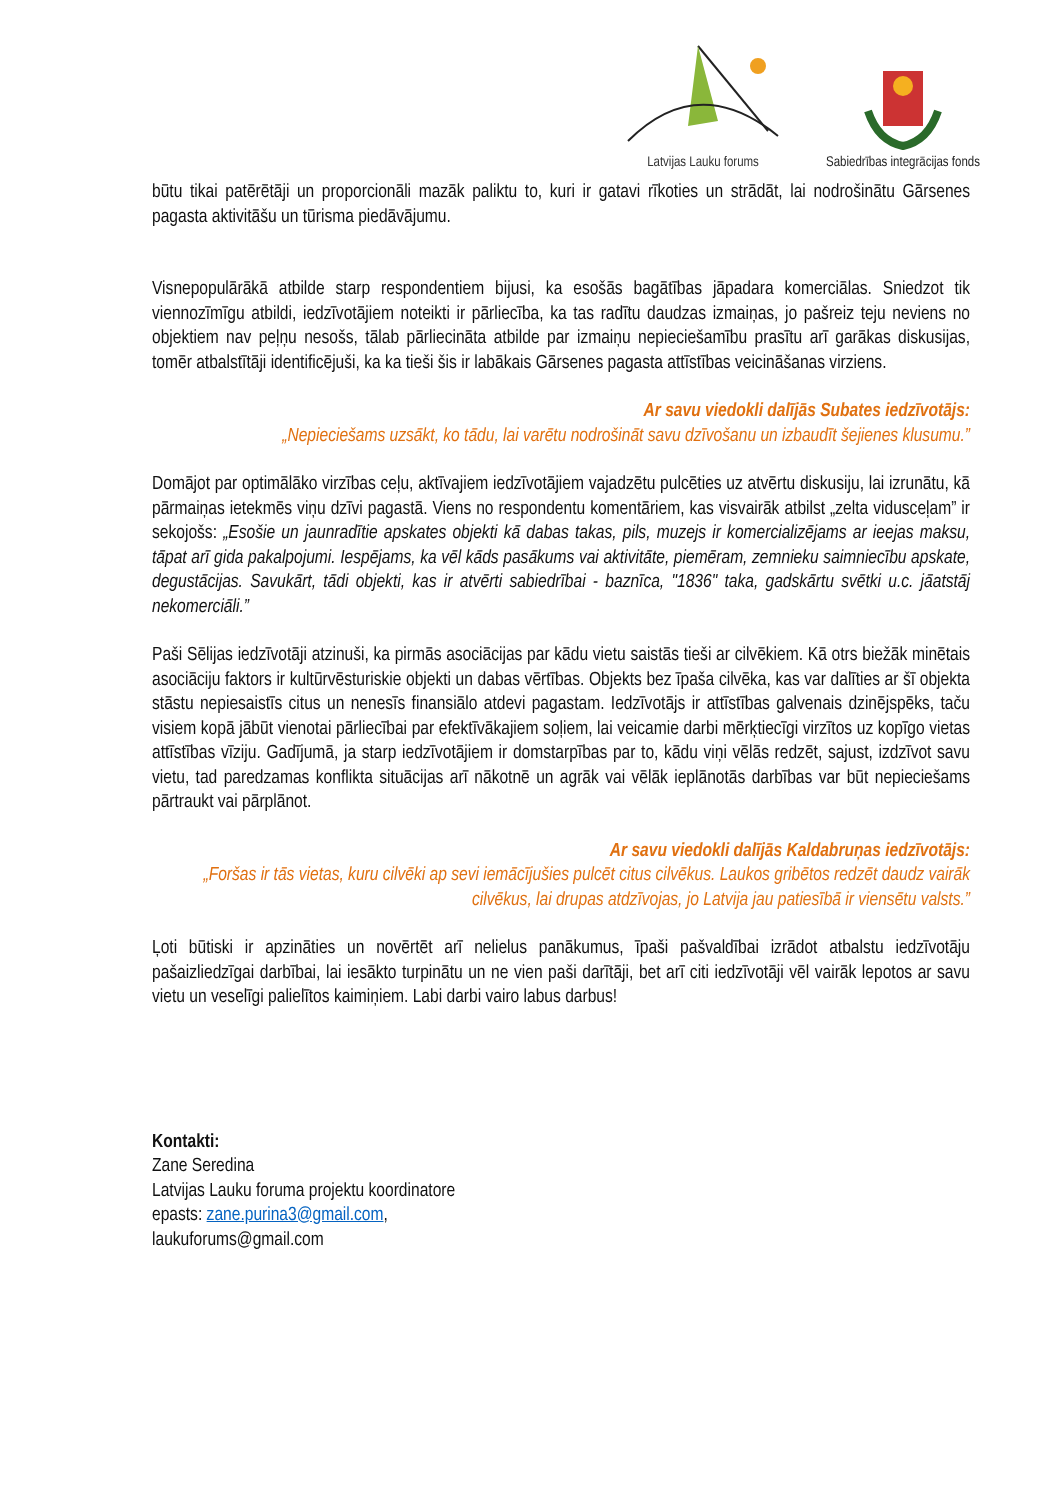Latvijas Lauku forums
Sabiedrības integrācijas fonds
būtu tikai patērētāji un proporcionāli mazāk paliktu to, kuri ir gatavi rīkoties un strādāt, lai nodrošinātu Gārsenes pagasta aktivitāšu un tūrisma piedāvājumu.
Visnepopulārākā atbilde starp respondentiem bijusi, ka esošās bagātības jāpadara komerciālas. Sniedzot tik viennozīmīgu atbildi, iedzīvotājiem noteikti ir pārliecība, ka tas radītu daudzas izmaiņas, jo pašreiz teju neviens no objektiem nav peļņu nesošs, tālab pārliecināta atbilde par izmaiņu nepieciešamību prasītu arī garākas diskusijas, tomēr atbalstītāji identificējuši, ka ka tieši šis ir labākais Gārsenes pagasta attīstības veicināšanas virziens.
Ar savu viedokli dalījās Subates iedzīvotājs:
„Nepieciešams uzsākt, ko tādu, lai varētu nodrošināt savu dzīvošanu un izbaudīt šejienes klusumu.”
Domājot par optimālāko virzības ceļu, aktīvajiem iedzīvotājiem vajadzētu pulcēties uz atvērtu diskusiju, lai izrunātu, kā pārmaiņas ietekmēs viņu dzīvi pagastā. Viens no respondentu komentāriem, kas visvairāk atbilst „zelta vidusceļam” ir sekojošs: „Esošie un jaunradītie apskates objekti kā dabas takas, pils, muzejs ir komercializējams ar ieejas maksu, tāpat arī gida pakalpojumi. Iespējams, ka vēl kāds pasākums vai aktivitāte, piemēram, zemnieku saimniecību apskate, degustācijas. Savukārt, tādi objekti, kas ir atvērti sabiedrībai - baznīca, "1836" taka, gadskārtu svētki u.c. jāatstāj nekomerciāli.”
Paši Sēlijas iedzīvotāji atzinuši, ka pirmās asociācijas par kādu vietu saistās tieši ar cilvēkiem. Kā otrs biežāk minētais asociāciju faktors ir kultūrvēsturiskie objekti un dabas vērtības. Objekts bez īpaša cilvēka, kas var dalīties ar šī objekta stāstu nepiesaistīs citus un nenesīs finansiālo atdevi pagastam. Iedzīvotājs ir attīstības galvenais dzinējspēks, taču visiem kopā jābūt vienotai pārliecībai par efektīvākajiem soļiem, lai veicamie darbi mērķtiecīgi virzītos uz kopīgo vietas attīstības vīziju. Gadījumā, ja starp iedzīvotājiem ir domstarpības par to, kādu viņi vēlās redzēt, sajust, izdzīvot savu vietu, tad paredzamas konflikta situācijas arī nākotnē un agrāk vai vēlāk ieplānotās darbības var būt nepieciešams pārtraukt vai pārplānot.
Ar savu viedokli dalījās Kaldabruņas iedzīvotājs:
„Foršas ir tās vietas, kuru cilvēki ap sevi iemācījušies pulcēt citus cilvēkus. Laukos gribētos redzēt daudz vairāk cilvēkus, lai drupas atdzīvojas, jo Latvija jau patiesībā ir viensētu valsts.”
Ļoti būtiski ir apzināties un novērtēt arī nelielus panākumus, īpaši pašvaldībai izrādot atbalstu iedzīvotāju pašaizliedzīgai darbībai, lai iesākto turpinātu un ne vien paši darītāji, bet arī citi iedzīvotāji vēl vairāk lepotos ar savu vietu un veselīgi palielītos kaimiņiem. Labi darbi vairo labus darbus!
Kontakti:
Zane Seredina
Latvijas Lauku foruma projektu koordinatore
epasts: zane.purina3@gmail.com,
laukuforums@gmail.com